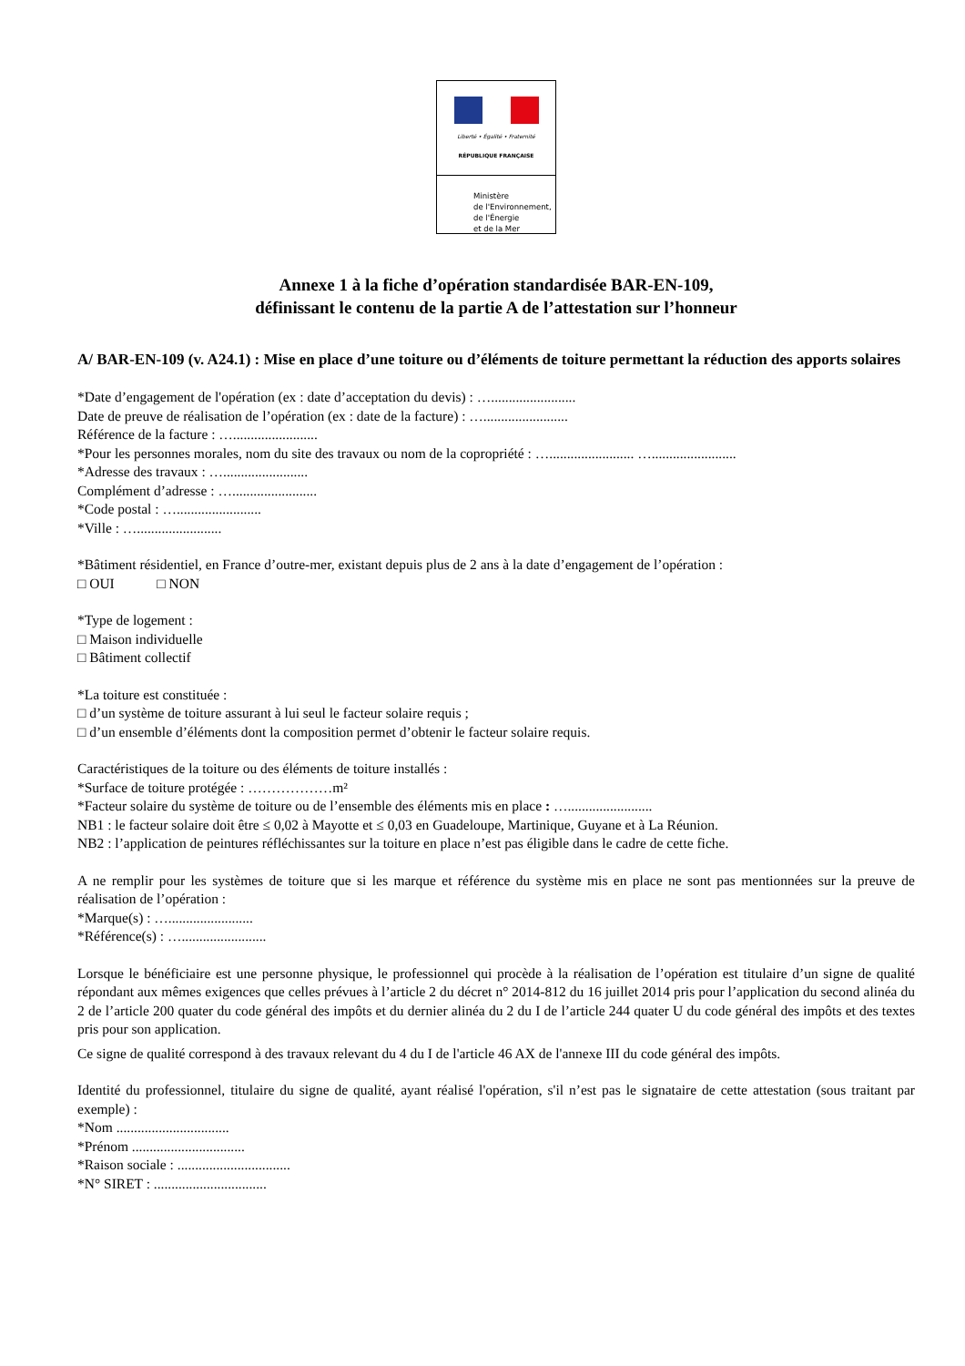Liberté • Égalité • Fraternité
RÉPUBLIQUE FRANÇAISE
Ministère
de l'Environnement,
de l'Énergie
et de la Mer
Annexe 1 à la fiche d’opération standardisée BAR-EN-109,
définissant le contenu de la partie A de l’attestation sur l’honneur
A/ BAR-EN-109 (v. A24.1) : Mise en place d’une toiture ou d’éléments de toiture permettant la réduction des apports solaires
*Date d’engagement de l'opération (ex : date d’acceptation du devis) : …........................
Date de preuve de réalisation de l’opération (ex : date de la facture) : …........................
Référence de la facture : …........................
*Pour les personnes morales, nom du site des travaux ou nom de la copropriété : …........................ …........................
*Adresse des travaux : …........................
Complément d’adresse : …........................
*Code postal : …........................
*Ville : …........................
*Bâtiment résidentiel, en France d’outre-mer, existant depuis plus de 2 ans à la date d’engagement de l’opération :
□ OUI □ NON
*Type de logement :
□ Maison individuelle
□ Bâtiment collectif
*La toiture est constituée :
□ d’un système de toiture assurant à lui seul le facteur solaire requis ;
□ d’un ensemble d’éléments dont la composition permet d’obtenir le facteur solaire requis.
Caractéristiques de la toiture ou des éléments de toiture installés :
*Surface de toiture protégée : ………………m²
*Facteur solaire du système de toiture ou de l’ensemble des éléments mis en place : …........................
NB1 : le facteur solaire doit être ≤ 0,02 à Mayotte et ≤ 0,03 en Guadeloupe, Martinique, Guyane et à La Réunion.
NB2 : l’application de peintures réfléchissantes sur la toiture en place n’est pas éligible dans le cadre de cette fiche.
A ne remplir pour les systèmes de toiture que si les marque et référence du système mis en place ne sont pas mentionnées sur la preuve de réalisation de l’opération :
*Marque(s) : …........................
*Référence(s) : …........................
Lorsque le bénéficiaire est une personne physique, le professionnel qui procède à la réalisation de l’opération est titulaire d’un signe de qualité répondant aux mêmes exigences que celles prévues à l’article 2 du décret n° 2014-812 du 16 juillet 2014 pris pour l’application du second alinéa du 2 de l’article 200 quater du code général des impôts et du dernier alinéa du 2 du I de l’article 244 quater U du code général des impôts et des textes pris pour son application.
Ce signe de qualité correspond à des travaux relevant du 4 du I de l'article 46 AX de l'annexe III du code général des impôts.
Identité du professionnel, titulaire du signe de qualité, ayant réalisé l'opération, s'il n’est pas le signataire de cette attestation (sous traitant par exemple) :
*Nom ................................
*Prénom ................................
*Raison sociale : ................................
*N° SIRET : ................................